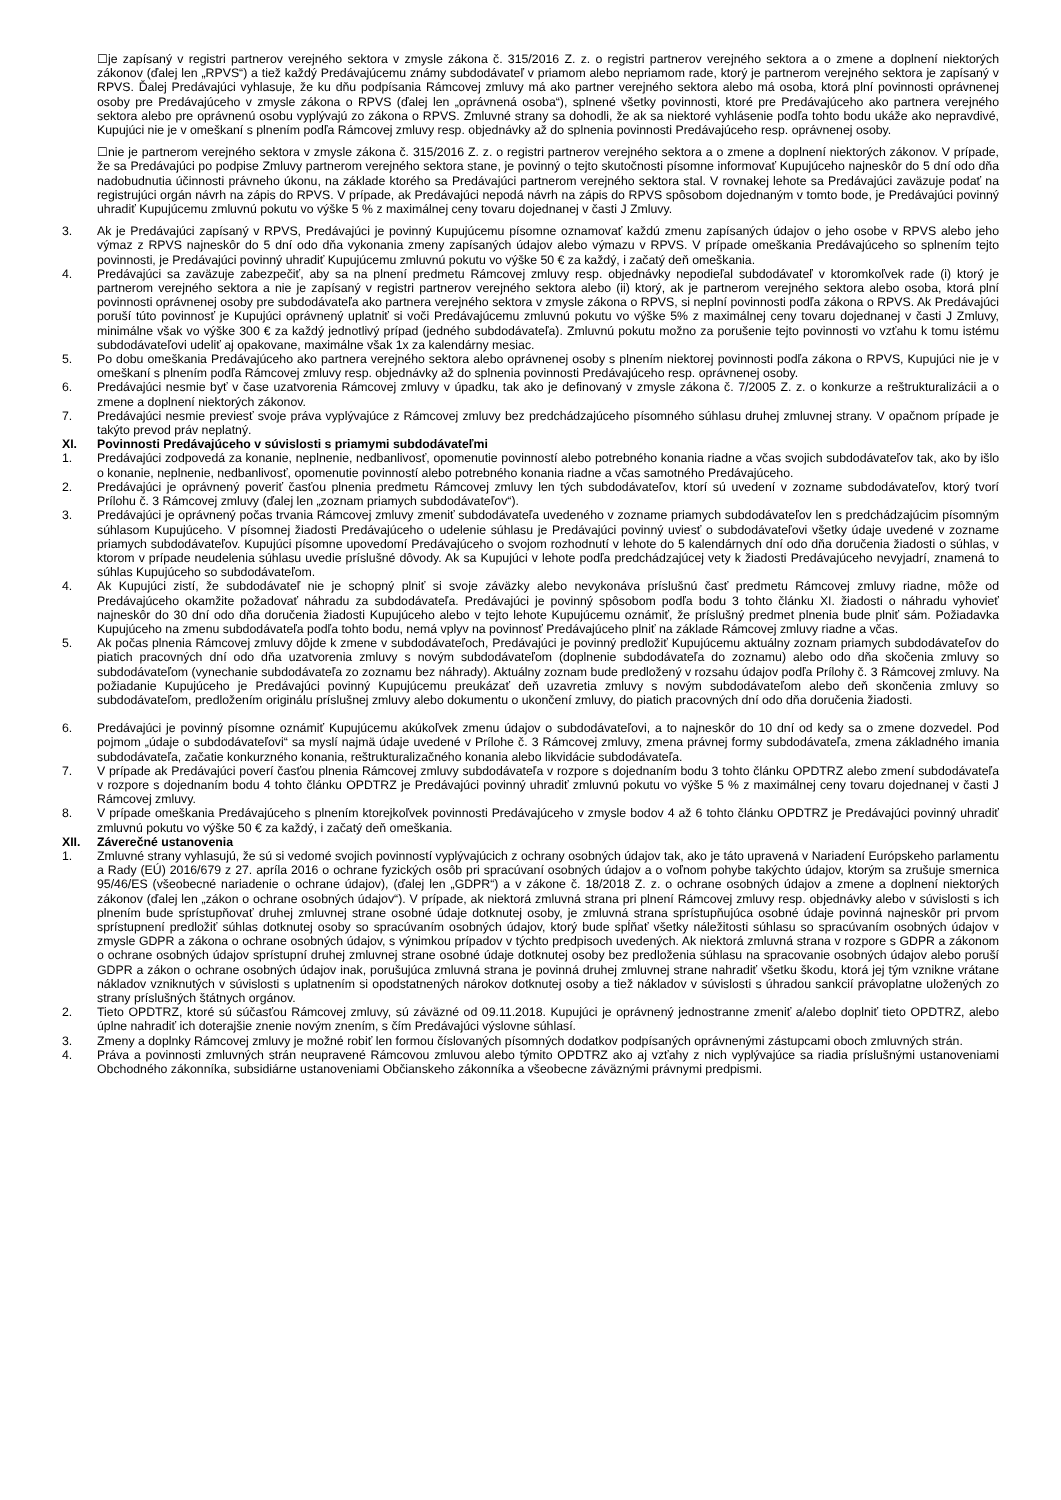☐je zapísaný v registri partnerov verejného sektora v zmysle zákona č. 315/2016 Z. z. o registri partnerov verejného sektora a o zmene a doplnení niektorých zákonov (ďalej len „RPVS“) a tiež každý Predávajúcemu známy subdodávateľ v priamom alebo nepriamom rade, ktorý je partnerom verejného sektora je zapísaný v RPVS. Ďalej Predávajúci vyhlasuje, že ku dňu podpísania Rámcovej zmluvy má ako partner verejného sektora alebo má osoba, ktorá plní povinnosti oprávnenej osoby pre Predávajúceho v zmysle zákona o RPVS (ďalej len „oprávnená osoba“), splnené všetky povinnosti, ktoré pre Predávajúceho ako partnera verejného sektora alebo pre oprávnenú osobu vyplývajú zo zákona o RPVS. Zmluvné strany sa dohodli, že ak sa niektoré vyhlásenie podľa tohto bodu ukáže ako nepravdivé, Kupujúci nie je v omeškaní s plnením podľa Rámcovej zmluvy resp. objednávky až do splnenia povinnosti Predávajúceho resp. oprávnenej osoby.
☐nie je partnerom verejného sektora v zmysle zákona č. 315/2016 Z. z. o registri partnerov verejného sektora a o zmene a doplnení niektorých zákonov. V prípade, že sa Predávajúci po podpise Zmluvy partnerom verejného sektora stane, je povinný o tejto skutočnosti písomne informovať Kupujúceho najneskôr do 5 dní odo dňa nadobudnutia účinnosti právneho úkonu, na základe ktorého sa Predávajúci partnerom verejného sektora stal. V rovnakej lehote sa Predávajúci zaväzuje podať na registrujúci orgán návrh na zápis do RPVS. V prípade, ak Predávajúci nepodá návrh na zápis do RPVS spôsobom dojednaným v tomto bode, je Predávajúci povinný uhradiť Kupujúcemu zmluvnú pokutu vo výške 5 % z maximálnej ceny tovaru dojednanej v časti J Zmluvy.
3. Ak je Predávajúci zapísaný v RPVS, Predávajúci je povinný Kupujúcemu písomne oznamovať každú zmenu zapísaných údajov o jeho osobe v RPVS alebo jeho výmaz z RPVS najneskôr do 5 dní odo dňa vykonania zmeny zapísaných údajov alebo výmazu v RPVS. V prípade omeškania Predávajúceho so splnením tejto povinnosti, je Predávajúci povinný uhradiť Kupujúcemu zmluvnú pokutu vo výške 50 € za každý, i začatý deň omeškania.
4. Predávajúci sa zaväzuje zabezpečiť, aby sa na plnení predmetu Rámcovej zmluvy resp. objednávky nepodieľal subdodávateľ v ktoromkoľvek rade (i) ktorý je partnerom verejného sektora a nie je zapísaný v registri partnerov verejného sektora alebo (ii) ktorý, ak je partnerom verejného sektora alebo osoba, ktorá plní povinnosti oprávnenej osoby pre subdodávateľa ako partnera verejného sektora v zmysle zákona o RPVS, si neplní povinnosti podľa zákona o RPVS. Ak Predávajúci poruší túto povinnosť je Kupujúci oprávnený uplatniť si voči Predávajúcemu zmluvnú pokutu vo výške 5% z maximálnej ceny tovaru dojednanej v časti J Zmluvy, minimálne však vo výške 300 € za každý jednotlivý prípad (jedného subdodávateľa). Zmluvnú pokutu možno za porušenie tejto povinnosti vo vzťahu k tomu istému subdodávateľovi udeliť aj opakovane, maximálne však 1x za kalendárny mesiac.
5. Po dobu omeškania Predávajúceho ako partnera verejného sektora alebo oprávnenej osoby s plnením niektorej povinnosti podľa zákona o RPVS, Kupujúci nie je v omeškaní s plnením podľa Rámcovej zmluvy resp. objednávky až do splnenia povinnosti Predávajúceho resp. oprávnenej osoby.
6. Predávajúci nesmie byť v čase uzatvorenia Rámcovej zmluvy v úpadku, tak ako je definovaný v zmysle zákona č. 7/2005 Z. z. o konkurze a reštrukturalizácii a o zmene a doplnení niektorých zákonov.
7. Predávajúci nesmie previesť svoje práva vyplývajúce z Rámcovej zmluvy bez predchádzajúceho písomného súhlasu druhej zmluvnej strany. V opačnom prípade je takýto prevod práv neplatný.
XI. Povinnosti Predávajúceho v súvislosti s priamymi subdodávateľmi
1. Predávajúci zodpovedá za konanie, neplnenie, nedbanlivosť, opomenutie povinností alebo potrebného konania riadne a včas svojich subdodávateľov tak, ako by išlo o konanie, neplnenie, nedbanlivosť, opomenutie povinností alebo potrebného konania riadne a včas samotného Predávajúceho.
2. Predávajúci je oprávnený poveriť časťou plnenia predmetu Rámcovej zmluvy len tých subdodávateľov, ktorí sú uvedení v zozname subdodávateľov, ktorý tvorí Prílohu č. 3 Rámcovej zmluvy (ďalej len „zoznam priamych subdodávateľov“).
3. Predávajúci je oprávnený počas trvania Rámcovej zmluvy zmeniť subdodávateľa uvedeného v zozname priamych subdodávateľov len s predchádzajúcim písomným súhlasom Kupujúceho. V písomnej žiadosti Predávajúceho o udelenie súhlasu je Predávajúci povinný uviesť o subdodávateľovi všetky údaje uvedené v zozname priamych subdodávateľov. Kupujúci písomne upovedomí Predávajúceho o svojom rozhodnutí v lehote do 5 kalendárnych dní odo dňa doručenia žiadosti o súhlas, v ktorom v prípade neudelenia súhlasu uvedie príslušné dôvody. Ak sa Kupujúci v lehote podľa predchádzajúcej vety k žiadosti Predávajúceho nevyjadrí, znamená to súhlas Kupujúceho so subdodávateľom.
4. Ak Kupujúci zistí, že subdodávateľ nie je schopný plniť si svoje záväzky alebo nevykonáva príslušnú časť predmetu Rámcovej zmluvy riadne, môže od Predávajúceho okamžite požadovať náhradu za subdodávateľa. Predávajúci je povinný spôsobom podľa bodu 3 tohto článku XI. žiadosti o náhradu vyhovieť najneskôr do 30 dní odo dňa doručenia žiadosti Kupujúceho alebo v tejto lehote Kupujúcemu oznámiť, že príslušný predmet plnenia bude plniť sám. Požiadavka Kupujúceho na zmenu subdodávateľa podľa tohto bodu, nemá vplyv na povinnosť Predávajúceho plniť na základe Rámcovej zmluvy riadne a včas.
5. Ak počas plnenia Rámcovej zmluvy dôjde k zmene v subdodávateľoch, Predávajúci je povinný predložiť Kupujúcemu aktuálny zoznam priamych subdodávateľov do piatich pracovných dní odo dňa uzatvorenia zmluvy s novým subdodávateľom (doplnenie subdodávateľa do zoznamu) alebo odo dňa skočenia zmluvy so subdodávateľom (vynechanie subdodávateľa zo zoznamu bez náhrady). Aktuálny zoznam bude predložený v rozsahu údajov podľa Prílohy č. 3 Rámcovej zmluvy. Na požiadanie Kupujúceho je Predávajúci povinný Kupujúcemu preukázať deň uzavretia zmluvy s novým subdodávateľom alebo deň skončenia zmluvy so subdodávateľom, predložením originálu príslušnej zmluvy alebo dokumentu o ukončení zmluvy, do piatich pracovných dní odo dňa doručenia žiadosti.
6. Predávajúci je povinný písomne oznámiť Kupujúcemu akúkoľvek zmenu údajov o subdodávateľovi, a to najneskôr do 10 dní od kedy sa o zmene dozvedel. Pod pojmom „údaje o subdodávateľovi“ sa myslí najmä údaje uvedené v Prílohe č. 3 Rámcovej zmluvy, zmena právnej formy subdodávateľa, zmena základného imania subdodávateľa, začatie konkurzného konania, reštrukturalizačného konania alebo likvidácie subdodávateľa.
7. V prípade ak Predávajúci poverí časťou plnenia Rámcovej zmluvy subdodávateľa v rozpore s dojednaním bodu 3 tohto článku OPDTRZ alebo zmení subdodávateľa v rozpore s dojednaním bodu 4 tohto článku OPDTRZ je Predávajúci povinný uhradiť zmluvnú pokutu vo výške 5 % z maximálnej ceny tovaru dojednanej v časti J Rámcovej zmluvy.
8. V prípade omeškania Predávajúceho s plnením ktorejkoľvek povinnosti Predávajúceho v zmysle bodov 4 až 6 tohto článku OPDTRZ je Predávajúci povinný uhradiť zmluvnú pokutu vo výške 50 € za každý, i začatý deň omeškania.
XII. Záverečné ustanovenia
1. Zmluvné strany vyhlasujú, že sú si vedomé svojich povinností vyplývajúcich z ochrany osobných údajov tak, ako je táto upravená v Nariadení Európskeho parlamentu a Rady (EÚ) 2016/679 z 27. apríla 2016 o ochrane fyzických osôb pri spracúvaní osobných údajov a o voľnom pohybe takýchto údajov, ktorým sa zrušuje smernica 95/46/ES (všeobecné nariadenie o ochrane údajov), (ďalej len „GDPR“) a v zákone č. 18/2018 Z. z. o ochrane osobných údajov a zmene a doplnení niektorých zákonov (ďalej len „zákon o ochrane osobných údajov“). V prípade, ak niektorá zmluvná strana pri plnení Rámcovej zmluvy resp. objednávky alebo v súvislosti s ich plnením bude sprístupňovať druhej zmluvnej strane osobné údaje dotknutej osoby, je zmluvná strana sprístupňujúca osobné údaje povinná najneskôr pri prvom sprístupnení predložiť súhlas dotknutej osoby so spracúvaním osobných údajov, ktorý bude spĺňať všetky náležitosti súhlasu so spracúvaním osobných údajov v zmysle GDPR a zákona o ochrane osobných údajov, s výnimkou prípadov v týchto predpisoch uvedených. Ak niektorá zmluvná strana v rozpore s GDPR a zákonom o ochrane osobných údajov sprístupní druhej zmluvnej strane osobné údaje dotknutej osoby bez predloženia súhlasu na spracovanie osobných údajov alebo poruší GDPR a zákon o ochrane osobných údajov inak, porušujúca zmluvná strana je povinná druhej zmluvnej strane nahradiť všetku škodu, ktorá jej tým vznikne vrátane nákladov vzniknutých v súvislosti s uplatnením si opodstatnených nárokov dotknutej osoby a tiež nákladov v súvislosti s úhradou sankcií právoplatne uložených zo strany príslušných štátnych orgánov.
2. Tieto OPDTRZ, ktoré sú súčasťou Rámcovej zmluvy, sú záväzné od 09.11.2018. Kupujúci je oprávnený jednostranne zmeniť a/alebo doplniť tieto OPDTRZ, alebo úplne nahradiť ich doterajšie znenie novým znením, s čím Predávajúci výslovne súhlasí.
3. Zmeny a doplnky Rámcovej zmluvy je možné robiť len formou číslovaných písomných dodatkov podpísaných oprávnenými zástupcami oboch zmluvných strán.
4. Práva a povinnosti zmluvných strán neupravené Rámcovou zmluvou alebo týmito OPDTRZ ako aj vzťahy z nich vyplývajúce sa riadia príslušnými ustanoveniami Obchodného zákonníka, subsidiárne ustanoveniami Občianskeho zákonníka a všeobecne záväznými právnymi predpismi.